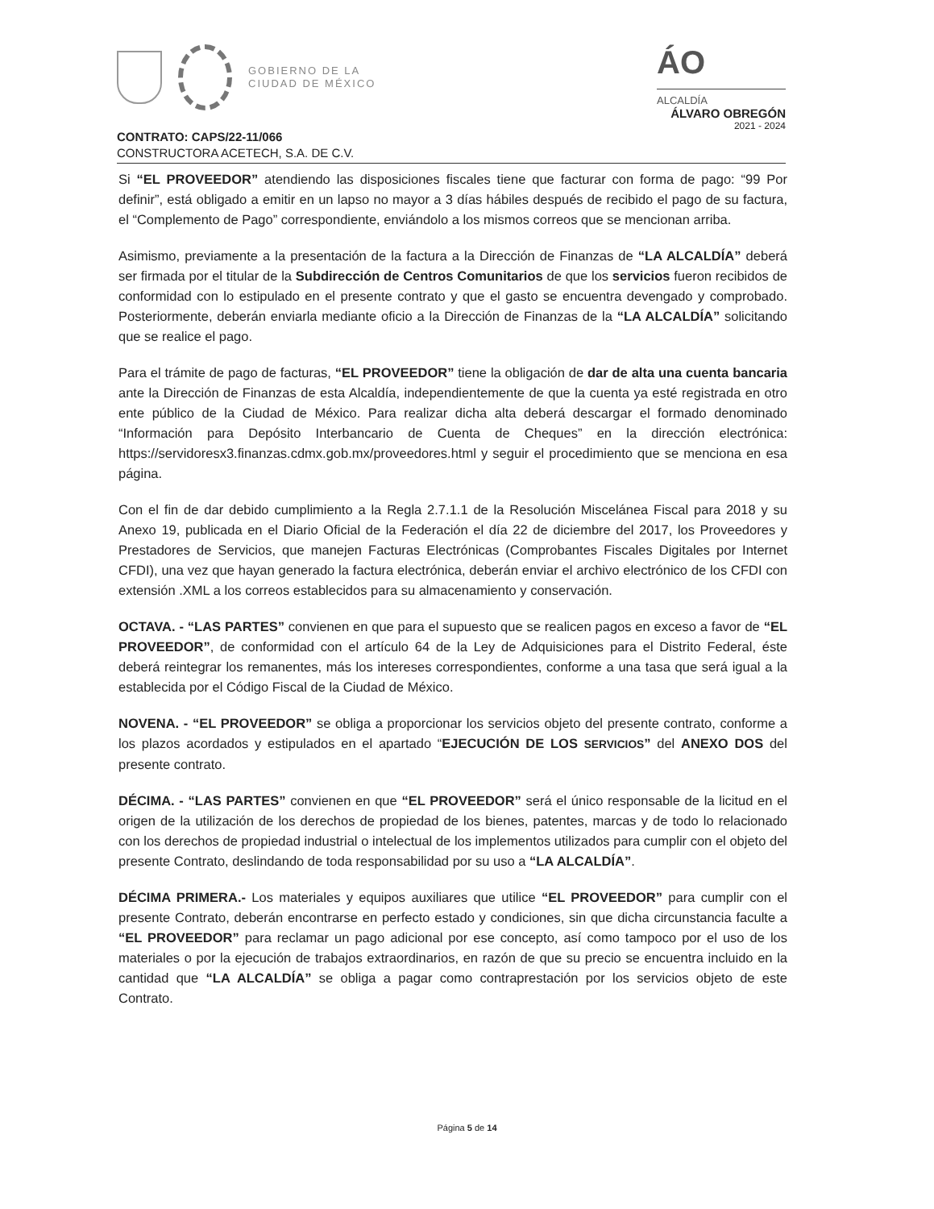GOBIERNO DE LA
CIUDAD DE MÉXICO
ÁO
ALCALDÍA
ÁLVARO OBREGÓN
2021 - 2024
CONTRATO: CAPS/22-11/066
CONSTRUCTORA ACETECH, S.A. DE C.V.
Si “EL PROVEEDOR” atendiendo las disposiciones fiscales tiene que facturar con forma de pago: “99 Por definir”, está obligado a emitir en un lapso no mayor a 3 días hábiles después de recibido el pago de su factura, el “Complemento de Pago” correspondiente, enviándolo a los mismos correos que se mencionan arriba.
Asimismo, previamente a la presentación de la factura a la Dirección de Finanzas de “LA ALCALDÍA” deberá ser firmada por el titular de la Subdirección de Centros Comunitarios de que los servicios fueron recibidos de conformidad con lo estipulado en el presente contrato y que el gasto se encuentra devengado y comprobado. Posteriormente, deberán enviarla mediante oficio a la Dirección de Finanzas de la “LA ALCALDÍA” solicitando que se realice el pago.
Para el trámite de pago de facturas, “EL PROVEEDOR” tiene la obligación de dar de alta una cuenta bancaria ante la Dirección de Finanzas de esta Alcaldía, independientemente de que la cuenta ya esté registrada en otro ente público de la Ciudad de México. Para realizar dicha alta deberá descargar el formado denominado “Información para Depósito Interbancario de Cuenta de Cheques” en la dirección electrónica: https://servidoresx3.finanzas.cdmx.gob.mx/proveedores.html y seguir el procedimiento que se menciona en esa página.
Con el fin de dar debido cumplimiento a la Regla 2.7.1.1 de la Resolución Miscelánea Fiscal para 2018 y su Anexo 19, publicada en el Diario Oficial de la Federación el día 22 de diciembre del 2017, los Proveedores y Prestadores de Servicios, que manejen Facturas Electrónicas (Comprobantes Fiscales Digitales por Internet CFDI), una vez que hayan generado la factura electrónica, deberán enviar el archivo electrónico de los CFDI con extensión .XML a los correos establecidos para su almacenamiento y conservación.
OCTAVA. - “LAS PARTES” convienen en que para el supuesto que se realicen pagos en exceso a favor de “EL PROVEEDOR”, de conformidad con el artículo 64 de la Ley de Adquisiciones para el Distrito Federal, éste deberá reintegrar los remanentes, más los intereses correspondientes, conforme a una tasa que será igual a la establecida por el Código Fiscal de la Ciudad de México.
NOVENA. - “EL PROVEEDOR” se obliga a proporcionar los servicios objeto del presente contrato, conforme a los plazos acordados y estipulados en el apartado “EJECUCIÓN DE LOS SERVICIOS” del ANEXO DOS del presente contrato.
DÉCIMA. - “LAS PARTES” convienen en que “EL PROVEEDOR” será el único responsable de la licitud en el origen de la utilización de los derechos de propiedad de los bienes, patentes, marcas y de todo lo relacionado con los derechos de propiedad industrial o intelectual de los implementos utilizados para cumplir con el objeto del presente Contrato, deslindando de toda responsabilidad por su uso a “LA ALCALDÍA”.
DÉCIMA PRIMERA.- Los materiales y equipos auxiliares que utilice “EL PROVEEDOR” para cumplir con el presente Contrato, deberán encontrarse en perfecto estado y condiciones, sin que dicha circunstancia faculte a “EL PROVEEDOR” para reclamar un pago adicional por ese concepto, así como tampoco por el uso de los materiales o por la ejecución de trabajos extraordinarios, en razón de que su precio se encuentra incluido en la cantidad que “LA ALCALDÍA” se obliga a pagar como contraprestación por los servicios objeto de este Contrato.
Página 5 de 14